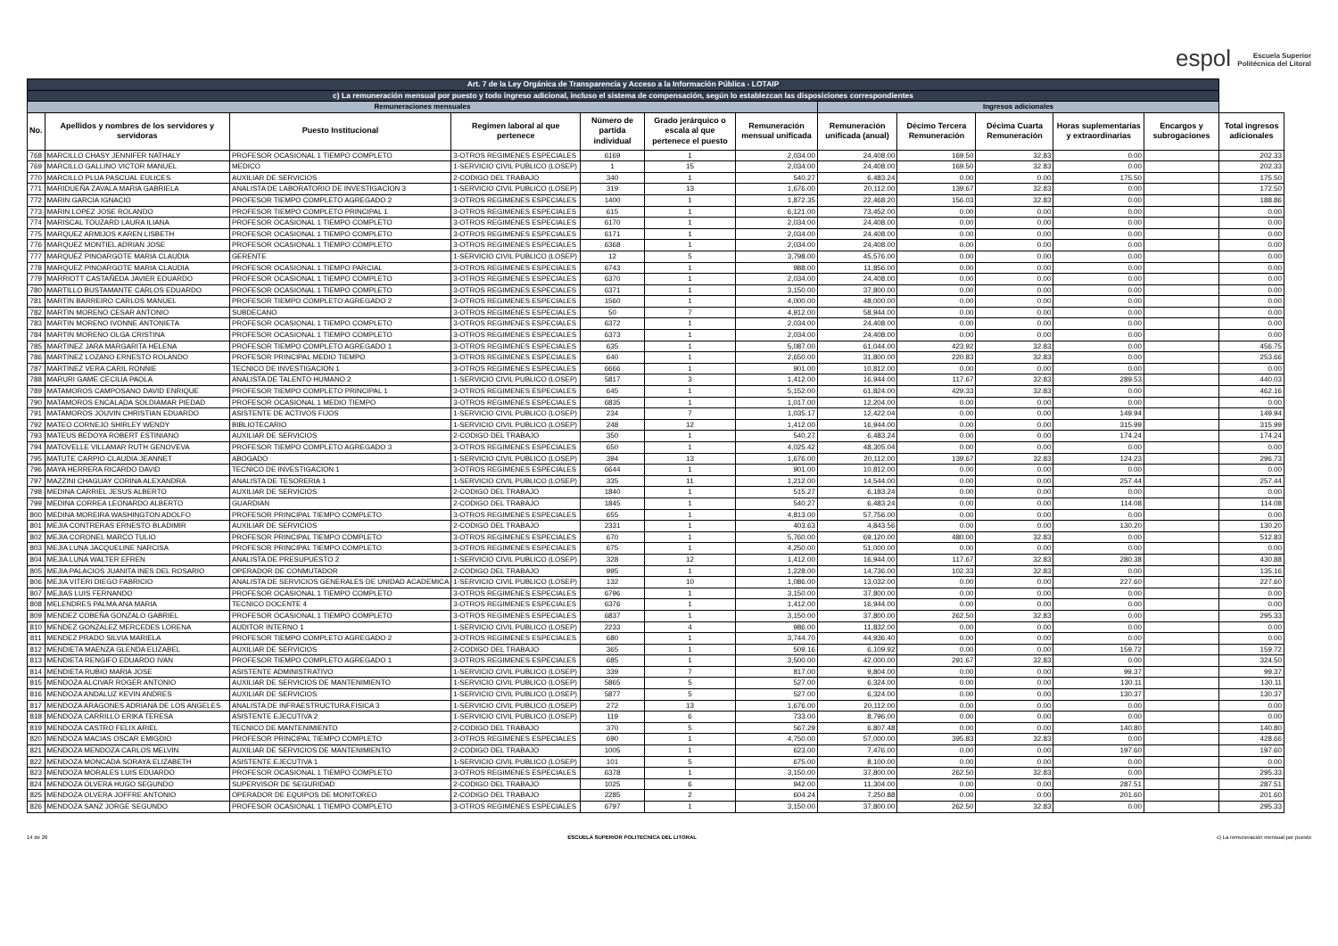espol Escuela Superior
Politécnica del Litoral
| Art. 7 de la Ley Orgánica de Transparencia y Acceso a la Información Pública - LOTAIP | | | | | | | | | | | | |
| --- | --- | --- | --- | --- | --- | --- | --- | --- | --- | --- | --- | --- |
| c) La remuneración mensual por puesto y todo ingreso adicional, incluso el sistema de compensación, según lo establezcan las disposiciones correspondientes | | | | | | | | | | | | |
| Remuneraciones mensuales | | | | | | | Ingresos adicionales | | | | | |
| No. | Apellidos y nombres de los servidores y servidoras | Puesto Institucional | Regimen laboral al que pertenece | Número de partida individual | Grado jerárquico o escala al que pertenece el puesto | Remuneración mensual unificada | Remuneración unificada (anual) | Décimo Tercera Remuneración | Décima Cuarta Remuneración | Horas suplementarias y extraordinarias | Encargos y subrogaciones | Total ingresos adicionales |
| 768 | MARCILLO CHASY JENNIFER NATHALY | PROFESOR OCASIONAL 1 TIEMPO COMPLETO | 3-OTROS REGIMENES ESPECIALES | 6169 | 1 | 2,034.00 | 24,408.00 | 169.50 | 32.83 | 0.00 | | 202.33 |
| 769 | MARCILLO GALLINO VICTOR MANUEL | MEDICO | 1-SERVICIO CIVIL PUBLICO (LOSEP) | 1 | 15 | 2,034.00 | 24,408.00 | 169.50 | 32.83 | 0.00 | | 202.33 |
| 770 | MARCILLO PLUA PASCUAL EULICES | AUXILIAR DE SERVICIOS | 2-CODIGO DEL TRABAJO | 340 | 1 | 540.27 | 6,483.24 | 0.00 | 0.00 | 175.50 | | 175.50 |
| 771 | MARIDUEÑA ZAVALA MARIA GABRIELA | ANALISTA DE LABORATORIO DE INVESTIGACION 3 | 1-SERVICIO CIVIL PUBLICO (LOSEP) | 319 | 13 | 1,676.00 | 20,112.00 | 139.67 | 32.83 | 0.00 | | 172.50 |
| 772 | MARIN GARCIA IGNACIO | PROFESOR TIEMPO COMPLETO AGREGADO 2 | 3-OTROS REGIMENES ESPECIALES | 1400 | 1 | 1,872.35 | 22,468.20 | 156.03 | 32.83 | 0.00 | | 188.86 |
| 773 | MARIN LOPEZ JOSE ROLANDO | PROFESOR TIEMPO COMPLETO PRINCIPAL 1 | 3-OTROS REGIMENES ESPECIALES | 615 | 1 | 6,121.00 | 73,452.00 | 0.00 | 0.00 | 0.00 | | 0.00 |
| 774 | MARISCAL TOUZARD LAURA ILIANA | PROFESOR OCASIONAL 1 TIEMPO COMPLETO | 3-OTROS REGIMENES ESPECIALES | 6170 | 1 | 2,034.00 | 24,408.00 | 0.00 | 0.00 | 0.00 | | 0.00 |
| 775 | MARQUEZ ARMIJOS KAREN LISBETH | PROFESOR OCASIONAL 1 TIEMPO COMPLETO | 3-OTROS REGIMENES ESPECIALES | 6171 | 1 | 2,034.00 | 24,408.00 | 0.00 | 0.00 | 0.00 | | 0.00 |
| 776 | MARQUEZ MONTIEL ADRIAN JOSE | PROFESOR OCASIONAL 1 TIEMPO COMPLETO | 3-OTROS REGIMENES ESPECIALES | 6368 | 1 | 2,034.00 | 24,408.00 | 0.00 | 0.00 | 0.00 | | 0.00 |
| 777 | MARQUEZ PINOARGOTE MARIA CLAUDIA | GERENTE | 1-SERVICIO CIVIL PUBLICO (LOSEP) | 12 | 5 | 3,798.00 | 45,576.00 | 0.00 | 0.00 | 0.00 | | 0.00 |
| 778 | MARQUEZ PINOARGOTE MARIA CLAUDIA | PROFESOR OCASIONAL 1 TIEMPO PARCIAL | 3-OTROS REGIMENES ESPECIALES | 6743 | 1 | 988.00 | 11,856.00 | 0.00 | 0.00 | 0.00 | | 0.00 |
| 779 | MARRIOTT CASTAÑEDA JAVIER EDUARDO | PROFESOR OCASIONAL 1 TIEMPO COMPLETO | 3-OTROS REGIMENES ESPECIALES | 6370 | 1 | 2,034.00 | 24,408.00 | 0.00 | 0.00 | 0.00 | | 0.00 |
| 780 | MARTILLO BUSTAMANTE CARLOS EDUARDO | PROFESOR OCASIONAL 1 TIEMPO COMPLETO | 3-OTROS REGIMENES ESPECIALES | 6371 | 1 | 3,150.00 | 37,800.00 | 0.00 | 0.00 | 0.00 | | 0.00 |
| 781 | MARTIN BARREIRO CARLOS MANUEL | PROFESOR TIEMPO COMPLETO AGREGADO 2 | 3-OTROS REGIMENES ESPECIALES | 1560 | 1 | 4,000.00 | 48,000.00 | 0.00 | 0.00 | 0.00 | | 0.00 |
| 782 | MARTIN MORENO CESAR ANTONIO | SUBDECANO | 3-OTROS REGIMENES ESPECIALES | 50 | 7 | 4,912.00 | 58,944.00 | 0.00 | 0.00 | 0.00 | | 0.00 |
| 783 | MARTIN MORENO IVONNE ANTONIETA | PROFESOR OCASIONAL 1 TIEMPO COMPLETO | 3-OTROS REGIMENES ESPECIALES | 6372 | 1 | 2,034.00 | 24,408.00 | 0.00 | 0.00 | 0.00 | | 0.00 |
| 784 | MARTIN MORENO OLGA CRISTINA | PROFESOR OCASIONAL 1 TIEMPO COMPLETO | 3-OTROS REGIMENES ESPECIALES | 6373 | 1 | 2,034.00 | 24,408.00 | 0.00 | 0.00 | 0.00 | | 0.00 |
| 785 | MARTINEZ JARA MARGARITA HELENA | PROFESOR TIEMPO COMPLETO AGREGADO 1 | 3-OTROS REGIMENES ESPECIALES | 635 | 1 | 5,087.00 | 61,044.00 | 423.92 | 32.83 | 0.00 | | 456.75 |
| 786 | MARTINEZ LOZANO ERNESTO ROLANDO | PROFESOR PRINCIPAL MEDIO TIEMPO | 3-OTROS REGIMENES ESPECIALES | 640 | 1 | 2,650.00 | 31,800.00 | 220.83 | 32.83 | 0.00 | | 253.66 |
| 787 | MARTINEZ VERA CARIL RONNIE | TECNICO DE INVESTIGACION 1 | 3-OTROS REGIMENES ESPECIALES | 6666 | 1 | 901.00 | 10,812.00 | 0.00 | 0.00 | 0.00 | | 0.00 |
| 788 | MARURI GAME CECILIA PAOLA | ANALISTA DE TALENTO HUMANO 2 | 1-SERVICIO CIVIL PUBLICO (LOSEP) | 5817 | 3 | 1,412.00 | 16,944.00 | 117.67 | 32.83 | 289.53 | | 440.03 |
| 789 | MATAMOROS CAMPOSANO DAVID ENRIQUE | PROFESOR TIEMPO COMPLETO PRINCIPAL 1 | 3-OTROS REGIMENES ESPECIALES | 645 | 1 | 5,152.00 | 61,824.00 | 429.33 | 32.83 | 0.00 | | 462.16 |
| 790 | MATAMOROS ENCALADA SOLDIAMAR PIEDAD | PROFESOR OCASIONAL 1 MEDIO TIEMPO | 3-OTROS REGIMENES ESPECIALES | 6835 | 1 | 1,017.00 | 12,204.00 | 0.00 | 0.00 | 0.00 | | 0.00 |
| 791 | MATAMOROS JOUVIN CHRISTIAN EDUARDO | ASISTENTE DE ACTIVOS FIJOS | 1-SERVICIO CIVIL PUBLICO (LOSEP) | 234 | 7 | 1,035.17 | 12,422.04 | 0.00 | 0.00 | 149.94 | | 149.94 |
| 792 | MATEO CORNEJO SHIRLEY WENDY | BIBLIOTECARIO | 1-SERVICIO CIVIL PUBLICO (LOSEP) | 248 | 12 | 1,412.00 | 16,944.00 | 0.00 | 0.00 | 315.99 | | 315.99 |
| 793 | MATEUS BEDOYA ROBERT ESTINIANO | AUXILIAR DE SERVICIOS | 2-CODIGO DEL TRABAJO | 350 | 1 | 540.27 | 6,483.24 | 0.00 | 0.00 | 174.24 | | 174.24 |
| 794 | MATOVELLE VILLAMAR RUTH GENOVEVA | PROFESOR TIEMPO COMPLETO AGREGADO 3 | 3-OTROS REGIMENES ESPECIALES | 650 | 1 | 4,025.42 | 48,305.04 | 0.00 | 0.00 | 0.00 | | 0.00 |
| 795 | MATUTE CARPIO CLAUDIA JEANNET | ABOGADO | 1-SERVICIO CIVIL PUBLICO (LOSEP) | 394 | 13 | 1,676.00 | 20,112.00 | 139.67 | 32.83 | 124.23 | | 296.73 |
| 796 | MAYA HERRERA RICARDO DAVID | TECNICO DE INVESTIGACION 1 | 3-OTROS REGIMENES ESPECIALES | 6644 | 1 | 901.00 | 10,812.00 | 0.00 | 0.00 | 0.00 | | 0.00 |
| 797 | MAZZINI CHAGUAY CORINA ALEXANDRA | ANALISTA DE TESORERIA 1 | 1-SERVICIO CIVIL PUBLICO (LOSEP) | 335 | 11 | 1,212.00 | 14,544.00 | 0.00 | 0.00 | 257.44 | | 257.44 |
| 798 | MEDINA CARRIEL JESUS ALBERTO | AUXILIAR DE SERVICIOS | 2-CODIGO DEL TRABAJO | 1840 | 1 | 515.27 | 6,183.24 | 0.00 | 0.00 | 0.00 | | 0.00 |
| 799 | MEDINA CORREA LEONARDO ALBERTO | GUARDIAN | 2-CODIGO DEL TRABAJO | 1845 | 1 | 540.27 | 6,483.24 | 0.00 | 0.00 | 114.08 | | 114.08 |
| 800 | MEDINA MOREIRA WASHINGTON ADOLFO | PROFESOR PRINCIPAL TIEMPO COMPLETO | 3-OTROS REGIMENES ESPECIALES | 655 | 1 | 4,813.00 | 57,756.00 | 0.00 | 0.00 | 0.00 | | 0.00 |
| 801 | MEJIA CONTRERAS ERNESTO BLADIMIR | AUXILIAR DE SERVICIOS | 2-CODIGO DEL TRABAJO | 2331 | 1 | 403.63 | 4,843.56 | 0.00 | 0.00 | 130.20 | | 130.20 |
| 802 | MEJIA CORONEL MARCO TULIO | PROFESOR PRINCIPAL TIEMPO COMPLETO | 3-OTROS REGIMENES ESPECIALES | 670 | 1 | 5,760.00 | 69,120.00 | 480.00 | 32.83 | 0.00 | | 512.83 |
| 803 | MEJIA LUNA JACQUELINE NARCISA | PROFESOR PRINCIPAL TIEMPO COMPLETO | 3-OTROS REGIMENES ESPECIALES | 675 | 1 | 4,250.00 | 51,000.00 | 0.00 | 0.00 | 0.00 | | 0.00 |
| 804 | MEJIA LUNA WALTER EFREN | ANALISTA DE PRESUPUESTO 2 | 1-SERVICIO CIVIL PUBLICO (LOSEP) | 328 | 12 | 1,412.00 | 16,944.00 | 117.67 | 32.83 | 280.38 | | 430.88 |
| 805 | MEJIA PALACIOS JUANITA INES DEL ROSARIO | OPERADOR DE CONMUTADOR | 2-CODIGO DEL TRABAJO | 995 | 1 | 1,228.00 | 14,736.00 | 102.33 | 32.83 | 0.00 | | 135.16 |
| 806 | MEJIA VITERI DIEGO FABRICIO | ANALISTA DE SERVICIOS GENERALES DE UNIDAD ACADEMICA | 1-SERVICIO CIVIL PUBLICO (LOSEP) | 132 | 10 | 1,086.00 | 13,032.00 | 0.00 | 0.00 | 227.60 | | 227.60 |
| 807 | MEJIAS LUIS FERNANDO | PROFESOR OCASIONAL 1 TIEMPO COMPLETO | 3-OTROS REGIMENES ESPECIALES | 6796 | 1 | 3,150.00 | 37,800.00 | 0.00 | 0.00 | 0.00 | | 0.00 |
| 808 | MELENDRES PALMA ANA MARIA | TECNICO DOCENTE 4 | 3-OTROS REGIMENES ESPECIALES | 6376 | 1 | 1,412.00 | 16,944.00 | 0.00 | 0.00 | 0.00 | | 0.00 |
| 809 | MENDEZ COBEÑA GONZALO GABRIEL | PROFESOR OCASIONAL 1 TIEMPO COMPLETO | 3-OTROS REGIMENES ESPECIALES | 6837 | 1 | 3,150.00 | 37,800.00 | 262.50 | 32.83 | 0.00 | | 295.33 |
| 810 | MENDEZ GONZALEZ MERCEDES LORENA | AUDITOR INTERNO 1 | 1-SERVICIO CIVIL PUBLICO (LOSEP) | 2233 | 4 | 986.00 | 11,832.00 | 0.00 | 0.00 | 0.00 | | 0.00 |
| 811 | MENDEZ PRADO SILVIA MARIELA | PROFESOR TIEMPO COMPLETO AGREGADO 2 | 3-OTROS REGIMENES ESPECIALES | 680 | 1 | 3,744.70 | 44,936.40 | 0.00 | 0.00 | 0.00 | | 0.00 |
| 812 | MENDIETA MAENZA GLENDA ELIZABEL | AUXILIAR DE SERVICIOS | 2-CODIGO DEL TRABAJO | 365 | 1 | 509.16 | 6,109.92 | 0.00 | 0.00 | 159.72 | | 159.72 |
| 813 | MENDIETA RENGIFO EDUARDO IVAN | PROFESOR TIEMPO COMPLETO AGREGADO 1 | 3-OTROS REGIMENES ESPECIALES | 685 | 1 | 3,500.00 | 42,000.00 | 291.67 | 32.83 | 0.00 | | 324.50 |
| 814 | MENDIETA RUBIO MARIA JOSE | ASISTENTE ADMINISTRATIVO | 1-SERVICIO CIVIL PUBLICO (LOSEP) | 339 | 7 | 817.00 | 9,804.00 | 0.00 | 0.00 | 99.37 | | 99.37 |
| 815 | MENDOZA ALCIVAR ROGER ANTONIO | AUXILIAR DE SERVICIOS DE MANTENIMIENTO | 1-SERVICIO CIVIL PUBLICO (LOSEP) | 5865 | 5 | 527.00 | 6,324.00 | 0.00 | 0.00 | 130.11 | | 130.11 |
| 816 | MENDOZA ANDALUZ KEVIN ANDRES | AUXILIAR DE SERVICIOS | 1-SERVICIO CIVIL PUBLICO (LOSEP) | 5877 | 5 | 527.00 | 6,324.00 | 0.00 | 0.00 | 130.37 | | 130.37 |
| 817 | MENDOZA ARAGONES ADRIANA DE LOS ANGELES | ANALISTA DE INFRAESTRUCTURA FISICA 3 | 1-SERVICIO CIVIL PUBLICO (LOSEP) | 272 | 13 | 1,676.00 | 20,112.00 | 0.00 | 0.00 | 0.00 | | 0.00 |
| 818 | MENDOZA CARRILLO ERIKA TERESA | ASISTENTE EJECUTIVA 2 | 1-SERVICIO CIVIL PUBLICO (LOSEP) | 119 | 6 | 733.00 | 8,796.00 | 0.00 | 0.00 | 0.00 | | 0.00 |
| 819 | MENDOZA CASTRO FELIX ARIEL | TECNICO DE MANTENIMIENTO | 2-CODIGO DEL TRABAJO | 370 | 5 | 567.29 | 6,807.48 | 0.00 | 0.00 | 140.80 | | 140.80 |
| 820 | MENDOZA MACIAS OSCAR EMIGDIO | PROFESOR PRINCIPAL TIEMPO COMPLETO | 3-OTROS REGIMENES ESPECIALES | 690 | 1 | 4,750.00 | 57,000.00 | 395.83 | 32.83 | 0.00 | | 428.66 |
| 821 | MENDOZA MENDOZA CARLOS MELVIN | AUXILIAR DE SERVICIOS DE MANTENIMIENTO | 2-CODIGO DEL TRABAJO | 1005 | 1 | 623.00 | 7,476.00 | 0.00 | 0.00 | 197.60 | | 197.60 |
| 822 | MENDOZA MONCADA SORAYA ELIZABETH | ASISTENTE EJECUTIVA 1 | 1-SERVICIO CIVIL PUBLICO (LOSEP) | 101 | 5 | 675.00 | 8,100.00 | 0.00 | 0.00 | 0.00 | | 0.00 |
| 823 | MENDOZA MORALES LUIS EDUARDO | PROFESOR OCASIONAL 1 TIEMPO COMPLETO | 3-OTROS REGIMENES ESPECIALES | 6378 | 1 | 3,150.00 | 37,800.00 | 262.50 | 32.83 | 0.00 | | 295.33 |
| 824 | MENDOZA OLVERA HUGO SEGUNDO | SUPERVISOR DE SEGURIDAD | 2-CODIGO DEL TRABAJO | 1025 | 6 | 942.00 | 11,304.00 | 0.00 | 0.00 | 287.51 | | 287.51 |
| 825 | MENDOZA OLVERA JOFFRE ANTONIO | OPERADOR DE EQUIPOS DE MONITOREO | 2-CODIGO DEL TRABAJO | 2285 | 2 | 604.24 | 7,250.88 | 0.00 | 0.00 | 201.60 | | 201.60 |
| 826 | MENDOZA SANZ JORGE SEGUNDO | PROFESOR OCASIONAL 1 TIEMPO COMPLETO | 3-OTROS REGIMENES ESPECIALES | 6797 | 1 | 3,150.00 | 37,800.00 | 262.50 | 32.83 | 0.00 | | 295.33 |
14 de 26 ESCUELA SUPERIOR POLITECNICA DEL LITORAL c) La remuneración mensual por puesto